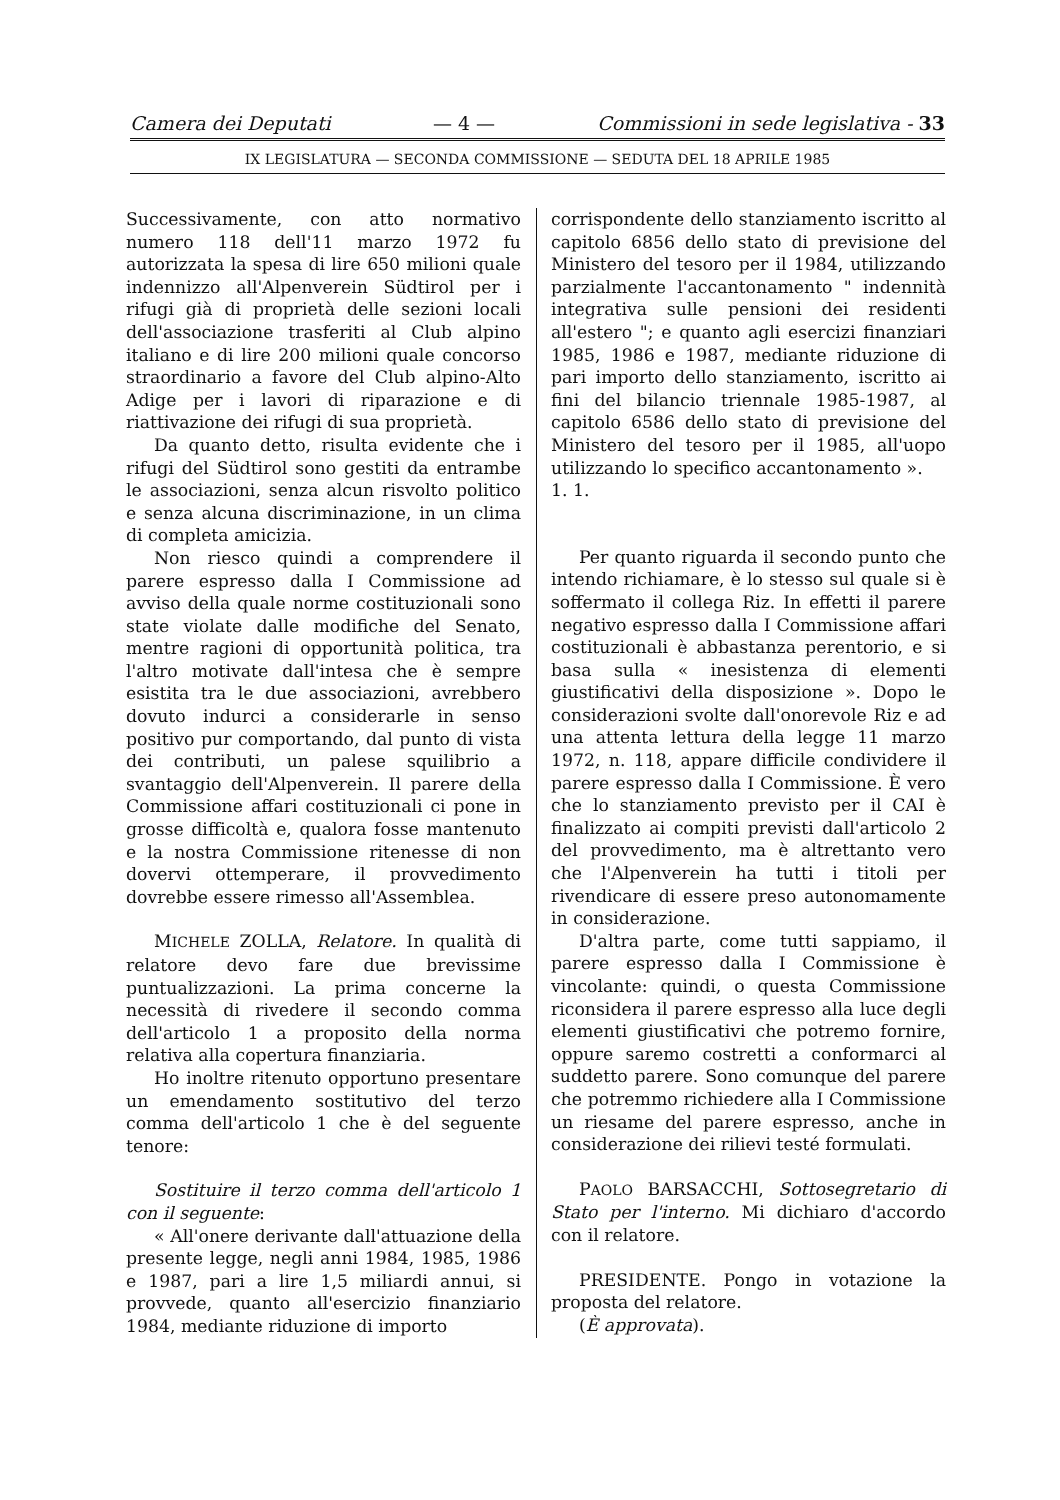Camera dei Deputati — 4 — Commissioni in sede legislativa - 33
IX LEGISLATURA — SECONDA COMMISSIONE — SEDUTA DEL 18 APRILE 1985
Successivamente, con atto normativo numero 118 dell'11 marzo 1972 fu autorizzata la spesa di lire 650 milioni quale indennizzo all'Alpenverein Südtirol per i rifugi già di proprietà delle sezioni locali dell'associazione trasferiti al Club alpino italiano e di lire 200 milioni quale concorso straordinario a favore del Club alpino-Alto Adige per i lavori di riparazione e di riattivazione dei rifugi di sua proprietà.
Da quanto detto, risulta evidente che i rifugi del Südtirol sono gestiti da entrambe le associazioni, senza alcun risvolto politico e senza alcuna discriminazione, in un clima di completa amicizia.
Non riesco quindi a comprendere il parere espresso dalla I Commissione ad avviso della quale norme costituzionali sono state violate dalle modifiche del Senato, mentre ragioni di opportunità politica, tra l'altro motivate dall'intesa che è sempre esistita tra le due associazioni, avrebbero dovuto indurci a considerarle in senso positivo pur comportando, dal punto di vista dei contributi, un palese squilibrio a svantaggio dell'Alpenverein. Il parere della Commissione affari costituzionali ci pone in grosse difficoltà e, qualora fosse mantenuto e la nostra Commissione ritenesse di non dovervi ottemperare, il provvedimento dovrebbe essere rimesso all'Assemblea.
MICHELE ZOLLA, Relatore. In qualità di relatore devo fare due brevissime puntualizzazioni. La prima concerne la necessità di rivedere il secondo comma dell'articolo 1 a proposito della norma relativa alla copertura finanziaria.
Ho inoltre ritenuto opportuno presentare un emendamento sostitutivo del terzo comma dell'articolo 1 che è del seguente tenore:
Sostituire il terzo comma dell'articolo 1 con il seguente:
« All'onere derivante dall'attuazione della presente legge, negli anni 1984, 1985, 1986 e 1987, pari a lire 1,5 miliardi annui, si provvede, quanto all'esercizio finanziario 1984, mediante riduzione di importo
corrispondente dello stanziamento iscritto al capitolo 6856 dello stato di previsione del Ministero del tesoro per il 1984, utilizzando parzialmente l'accantonamento " indennità integrativa sulle pensioni dei residenti all'estero "; e quanto agli esercizi finanziari 1985, 1986 e 1987, mediante riduzione di pari importo dello stanziamento, iscritto ai fini del bilancio triennale 1985-1987, al capitolo 6586 dello stato di previsione del Ministero del tesoro per il 1985, all'uopo utilizzando lo specifico accantonamento ».
1. 1.
Per quanto riguarda il secondo punto che intendo richiamare, è lo stesso sul quale si è soffermato il collega Riz. In effetti il parere negativo espresso dalla I Commissione affari costituzionali è abbastanza perentorio, e si basa sulla « inesistenza di elementi giustificativi della disposizione ». Dopo le considerazioni svolte dall'onorevole Riz e ad una attenta lettura della legge 11 marzo 1972, n. 118, appare difficile condividere il parere espresso dalla I Commissione. È vero che lo stanziamento previsto per il CAI è finalizzato ai compiti previsti dall'articolo 2 del provvedimento, ma è altrettanto vero che l'Alpenverein ha tutti i titoli per rivendicare di essere preso autonomamente in considerazione.
D'altra parte, come tutti sappiamo, il parere espresso dalla I Commissione è vincolante: quindi, o questa Commissione riconsidera il parere espresso alla luce degli elementi giustificativi che potremo fornire, oppure saremo costretti a conformarci al suddetto parere. Sono comunque del parere che potremmo richiedere alla I Commissione un riesame del parere espresso, anche in considerazione dei rilievi testé formulati.
PAOLO BARSACCHI, Sottosegretario di Stato per l'interno. Mi dichiaro d'accordo con il relatore.
PRESIDENTE. Pongo in votazione la proposta del relatore.
(È approvata).